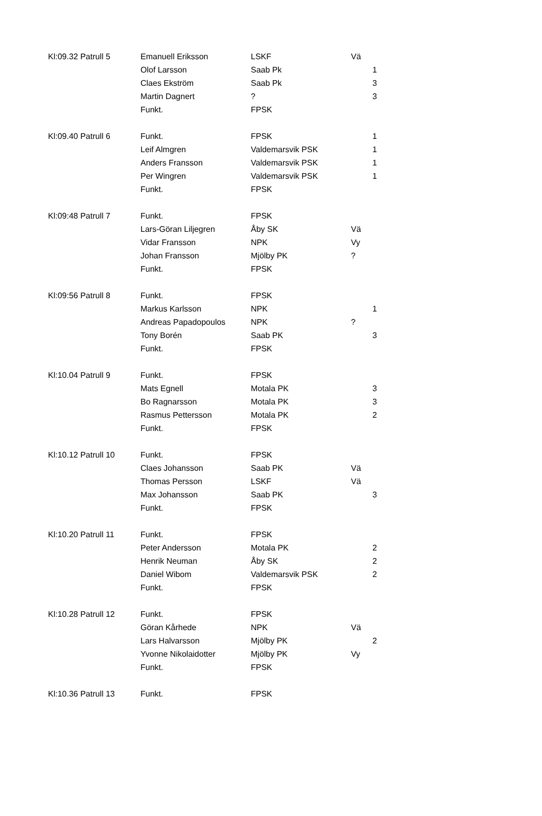| Kl:09.32 Patrull 5 | Emanuell Eriksson | LSKF | Vä | |
| | Olof Larsson | Saab Pk | | 1 |
| | Claes Ekström | Saab Pk | | 3 |
| | Martin Dagnert | ? | | 3 |
| | Funkt. | FPSK | | |
| Kl:09.40 Patrull 6 | Funkt. | FPSK | | 1 |
| | Leif Almgren | Valdemarsvik PSK | | 1 |
| | Anders Fransson | Valdemarsvik PSK | | 1 |
| | Per Wingren | Valdemarsvik PSK | | 1 |
| | Funkt. | FPSK | | |
| Kl:09:48 Patrull 7 | Funkt. | FPSK | | |
| | Lars-Göran Liljegren | Åby SK | Vä | |
| | Vidar Fransson | NPK | Vy | |
| | Johan Fransson | Mjölby PK | ? | |
| | Funkt. | FPSK | | |
| Kl:09:56 Patrull 8 | Funkt. | FPSK | | |
| | Markus Karlsson | NPK | | 1 |
| | Andreas Papadopoulos | NPK | ? | |
| | Tony Borén | Saab PK | | 3 |
| | Funkt. | FPSK | | |
| Kl:10.04 Patrull 9 | Funkt. | FPSK | | |
| | Mats Egnell | Motala PK | | 3 |
| | Bo Ragnarsson | Motala PK | | 3 |
| | Rasmus Pettersson | Motala PK | | 2 |
| | Funkt. | FPSK | | |
| Kl:10.12 Patrull 10 | Funkt. | FPSK | | |
| | Claes Johansson | Saab PK | Vä | |
| | Thomas Persson | LSKF | Vä | |
| | Max Johansson | Saab PK | | 3 |
| | Funkt. | FPSK | | |
| Kl:10.20 Patrull 11 | Funkt. | FPSK | | |
| | Peter Andersson | Motala PK | | 2 |
| | Henrik Neuman | Åby SK | | 2 |
| | Daniel Wibom | Valdemarsvik PSK | | 2 |
| | Funkt. | FPSK | | |
| Kl:10.28 Patrull 12 | Funkt. | FPSK | | |
| | Göran Kårhede | NPK | Vä | |
| | Lars Halvarsson | Mjölby PK | | 2 |
| | Yvonne Nikolaidotter | Mjölby PK | Vy | |
| | Funkt. | FPSK | | |
| Kl:10.36 Patrull 13 | Funkt. | FPSK | | |